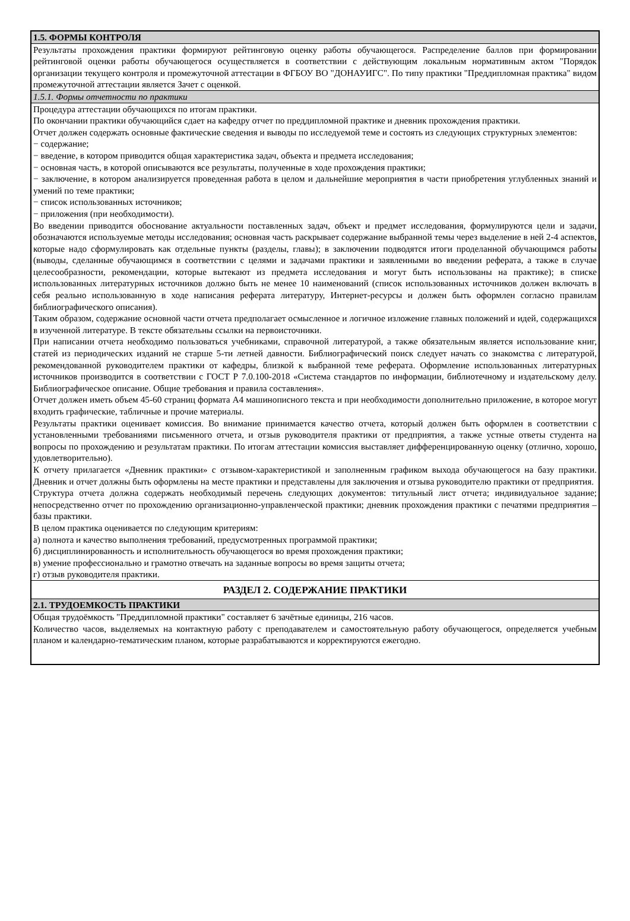1.5. ФОРМЫ КОНТРОЛЯ
Результаты прохождения практики формируют рейтинговую оценку работы обучающегося. Распределение баллов при формировании рейтинговой оценки работы обучающегося осуществляется в соответствии с действующим локальным нормативным актом "Порядок организации текущего контроля и промежуточной аттестации в ФГБОУ ВО "ДОНАУИГС". По типу практики "Преддипломная практика" видом промежуточной аттестации является Зачет с оценкой.
1.5.1. Формы отчетности по практики
Процедура аттестации обучающихся по итогам практики.
По окончании практики обучающийся сдает на кафедру отчет по преддипломной практике и дневник прохождения практики.
Отчет должен содержать основные фактические сведения и выводы по исследуемой теме и состоять из следующих структурных элементов:
− содержание;
− введение, в котором приводится общая характеристика задач, объекта и предмета исследования;
− основная часть, в которой описываются все результаты, полученные в ходе прохождения практики;
− заключение, в котором анализируется проведенная работа в целом и дальнейшие мероприятия в части приобретения углубленных знаний и умений по теме практики;
− список использованных источников;
− приложения (при необходимости).
Во введении приводится обоснование актуальности поставленных задач, объект и предмет исследования, формулируются цели и задачи, обозначаются используемые методы исследования; основная часть раскрывает содержание выбранной темы через выделение в ней 2-4 аспектов, которые надо сформулировать как отдельные пункты (разделы, главы); в заключении подводятся итоги проделанной обучающимся работы (выводы, сделанные обучающимся в соответствии с целями и задачами практики и заявленными во введении реферата, а также в случае целесообразности, рекомендации, которые вытекают из предмета исследования и могут быть использованы на практике); в списке использованных литературных источников должно быть не менее 10 наименований (список использованных источников должен включать в себя реально использованную в ходе написания реферата литературу, Интернет-ресурсы и должен быть оформлен согласно правилам библиографического описания).
Таким образом, содержание основной части отчета предполагает осмысленное и логичное изложение главных положений и идей, содержащихся в изученной литературе. В тексте обязательны ссылки на первоисточники.
При написании отчета необходимо пользоваться учебниками, справочной литературой, а также обязательным является использование книг, статей из периодических изданий не старше 5-ти летней давности. Библиографический поиск следует начать со знакомства с литературой, рекомендованной руководителем практики от кафедры, близкой к выбранной теме реферата. Оформление использованных литературных источников производится в соответствии с ГОСТ Р 7.0.100-2018 «Система стандартов по информации, библиотечному и издательскому делу. Библиографическое описание. Общие требования и правила составления».
Отчет должен иметь объем 45-60 страниц формата А4 машинописного текста и при необходимости дополнительно приложение, в которое могут входить графические, табличные и прочие материалы.
Результаты практики оценивает комиссия. Во внимание принимается качество отчета, который должен быть оформлен в соответствии с установленными требованиями письменного отчета, и отзыв руководителя практики от предприятия, а также устные ответы студента на вопросы по прохождению и результатам практики. По итогам аттестации комиссия выставляет дифференцированную оценку (отлично, хорошо, удовлетворительно).
К отчету прилагается «Дневник практики» с отзывом-характеристикой и заполненным графиком выхода обучающегося на базу практики. Дневник и отчет должны быть оформлены на месте практики и представлены для заключения и отзыва руководителю практики от предприятия.
Структура отчета должна содержать необходимый перечень следующих документов: титульный лист отчета; индивидуальное задание; непосредственно отчет по прохождению организационно-управленческой практики; дневник прохождения практики с печатями предприятия – базы практики.
В целом практика оценивается по следующим критериям:
а) полнота и качество выполнения требований, предусмотренных программой практики;
б) дисциплинированность и исполнительность обучающегося во время прохождения практики;
в) умение профессионально и грамотно отвечать на заданные вопросы во время защиты отчета;
г) отзыв руководителя практики.
РАЗДЕЛ 2. СОДЕРЖАНИЕ ПРАКТИКИ
2.1. ТРУДОЕМКОСТЬ ПРАКТИКИ
Общая трудоёмкость "Преддипломной практики" составляет 6 зачётные единицы, 216 часов.
Количество часов, выделяемых на контактную работу с преподавателем и самостоятельную работу обучающегося, определяется учебным планом и календарно-тематическим планом, которые разрабатываются и корректируются ежегодно.